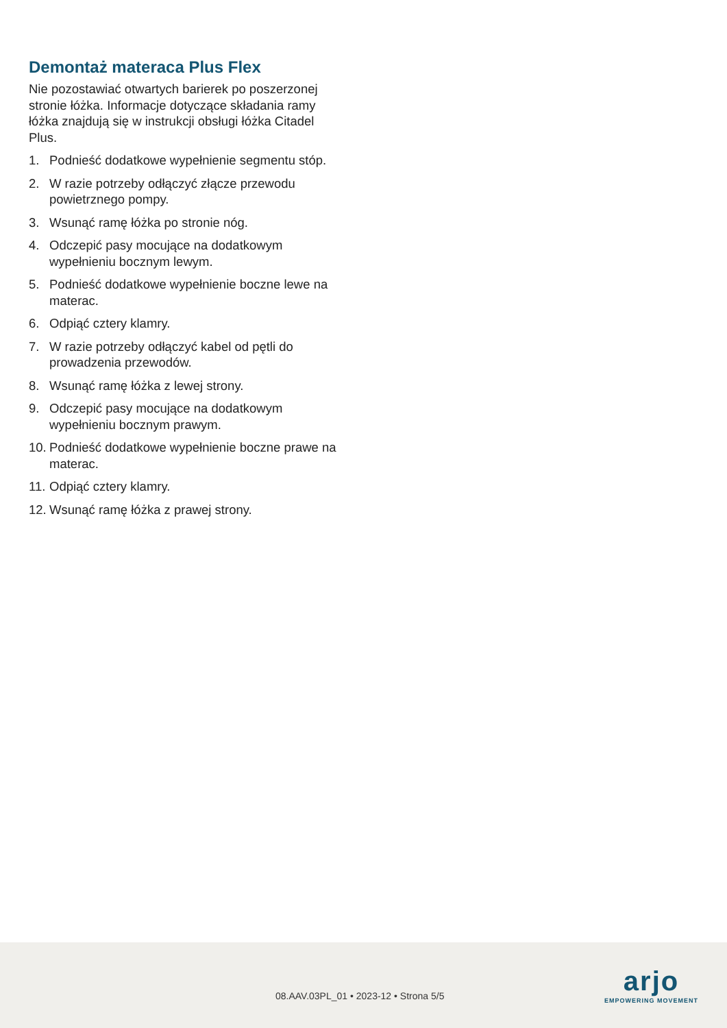Demontaż materaca Plus Flex
Nie pozostawiać otwartych barierek po poszerzonej stronie łóżka. Informacje dotyczące składania ramy łóżka znajdują się w instrukcji obsługi łóżka Citadel Plus.
1. Podnieść dodatkowe wypełnienie segmentu stóp.
2. W razie potrzeby odłączyć złącze przewodu powietrznego pompy.
3. Wsunąć ramę łóżka po stronie nóg.
4. Odczepić pasy mocujące na dodatkowym wypełnieniu bocznym lewym.
5. Podnieść dodatkowe wypełnienie boczne lewe na materac.
6. Odpiąć cztery klamry.
7. W razie potrzeby odłączyć kabel od pętli do prowadzenia przewodów.
8. Wsunąć ramę łóżka z lewej strony.
9. Odczepić pasy mocujące na dodatkowym wypełnieniu bocznym prawym.
10. Podnieść dodatkowe wypełnienie boczne prawe na materac.
11. Odpiąć cztery klamry.
12. Wsunąć ramę łóżka z prawej strony.
08.AAV.03PL_01 • 2023-12 • Strona 5/5
arjo
EMPOWERING MOVEMENT